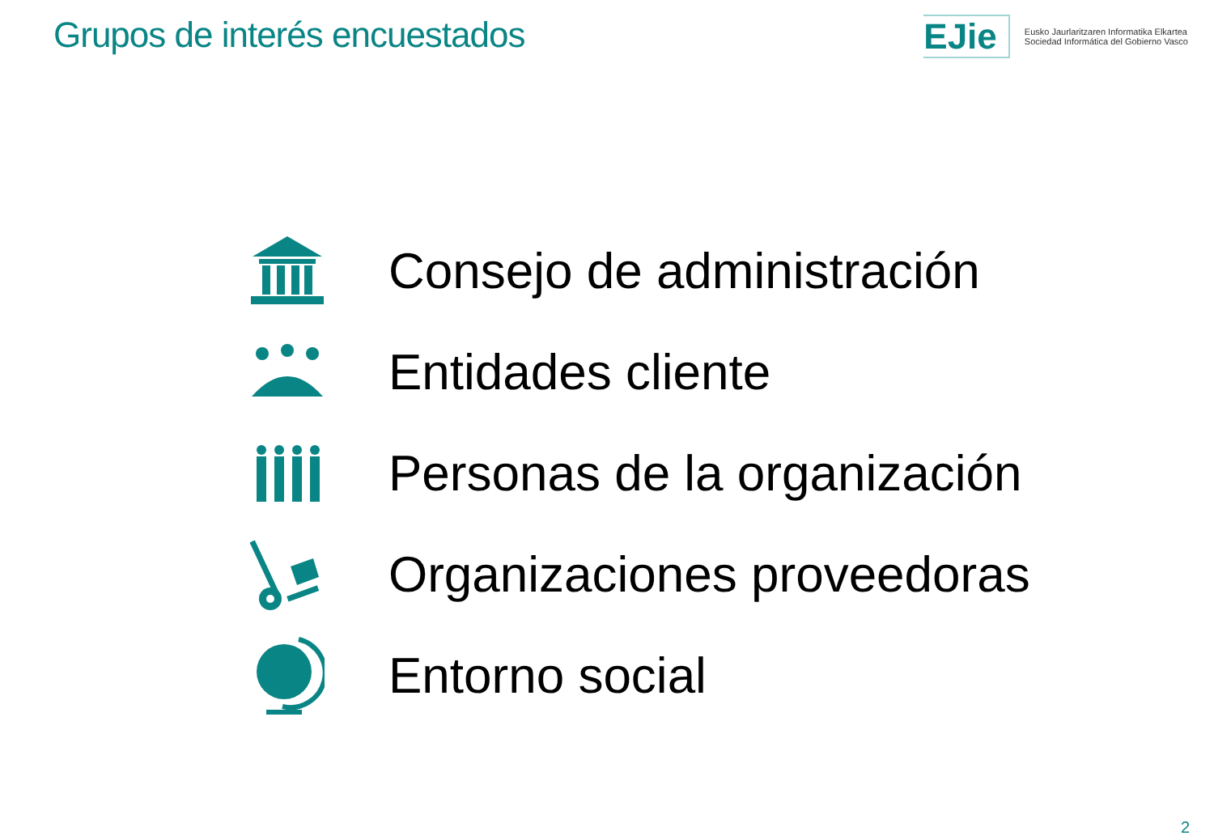Grupos de interés encuestados EJie
Eusko Jaurlaritzaren Informatika Elkartea
Sociedad Informática del Gobierno Vasco
Consejo de administración
Entidades cliente
Personas de la organización
Organizaciones proveedoras
Entorno social
2